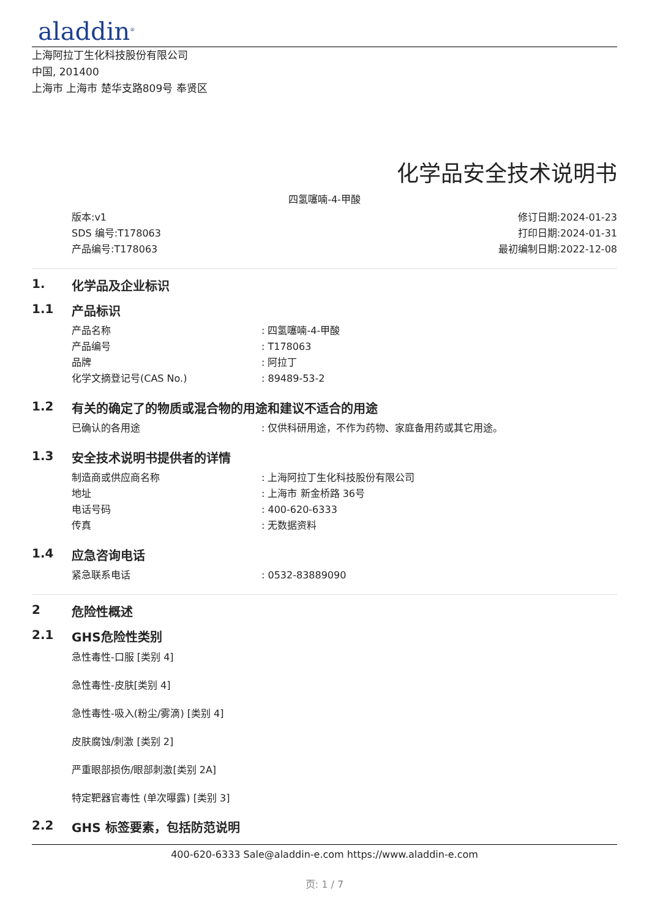aladdin<sup>®</sup>
上海阿拉丁生化科技股份有限公司
中国, 201400
上海市 上海市 楚华支路809号 奉贤区
化学品安全技术说明书
四氢噻喃-4-甲酸
版本:v1
SDS 编号:T178063
产品编号:T178063
修订日期:2024-01-23
打印日期:2024-01-31
最初编制日期:2022-12-08
1. 化学品及企业标识
1.1 产品标识
产品名称: 四氢噻喃-4-甲酸
产品编号: T178063
品牌: 阿拉丁
化学文摘登记号(CAS No.): 89489-53-2
1.2 有关的确定了的物质或混合物的用途和建议不适合的用途
已确认的各用途: 仅供科研用途，不作为药物、家庭备用药或其它用途。
1.3 安全技术说明书提供者的详情
制造商或供应商名称: 上海阿拉丁生化科技股份有限公司
地址: 上海市 新金桥路 36号
电话号码: 400-620-6333
传真: 无数据资料
1.4 应急咨询电话
紧急联系电话: 0532-83889090
2 危险性概述
2.1 GHS危险性类别
急性毒性-口服 [类别 4]
急性毒性-皮肤[类别 4]
急性毒性-吸入(粉尘/雾滴) [类别 4]
皮肤腐蚀/刺激 [类别 2]
严重眼部损伤/眼部刺激[类别 2A]
特定靶器官毒性 (单次曝露) [类别 3]
2.2 GHS 标签要素，包括防范说明
400-620-6333 Sale@aladdin-e.com https://www.aladdin-e.com
页: 1 / 7